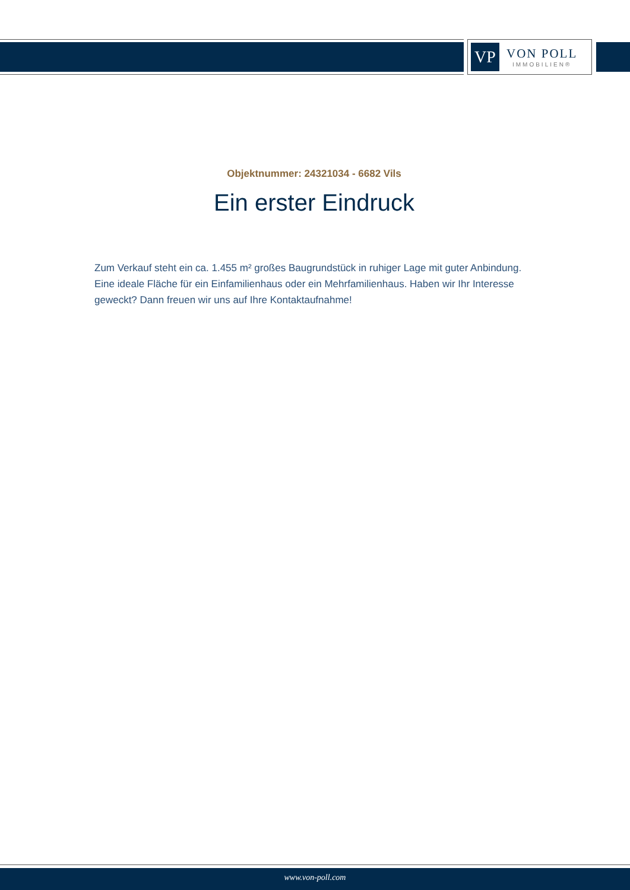VP
VON POLL
IMMOBILIEN®
Objektnummer: 24321034 - 6682 Vils
Ein erster Eindruck
Zum Verkauf steht ein ca. 1.455 m² großes Baugrundstück in ruhiger Lage mit guter Anbindung. Eine ideale Fläche für ein Einfamilienhaus oder ein Mehrfamilienhaus. Haben wir Ihr Interesse geweckt? Dann freuen wir uns auf Ihre Kontaktaufnahme!
www.von-poll.com